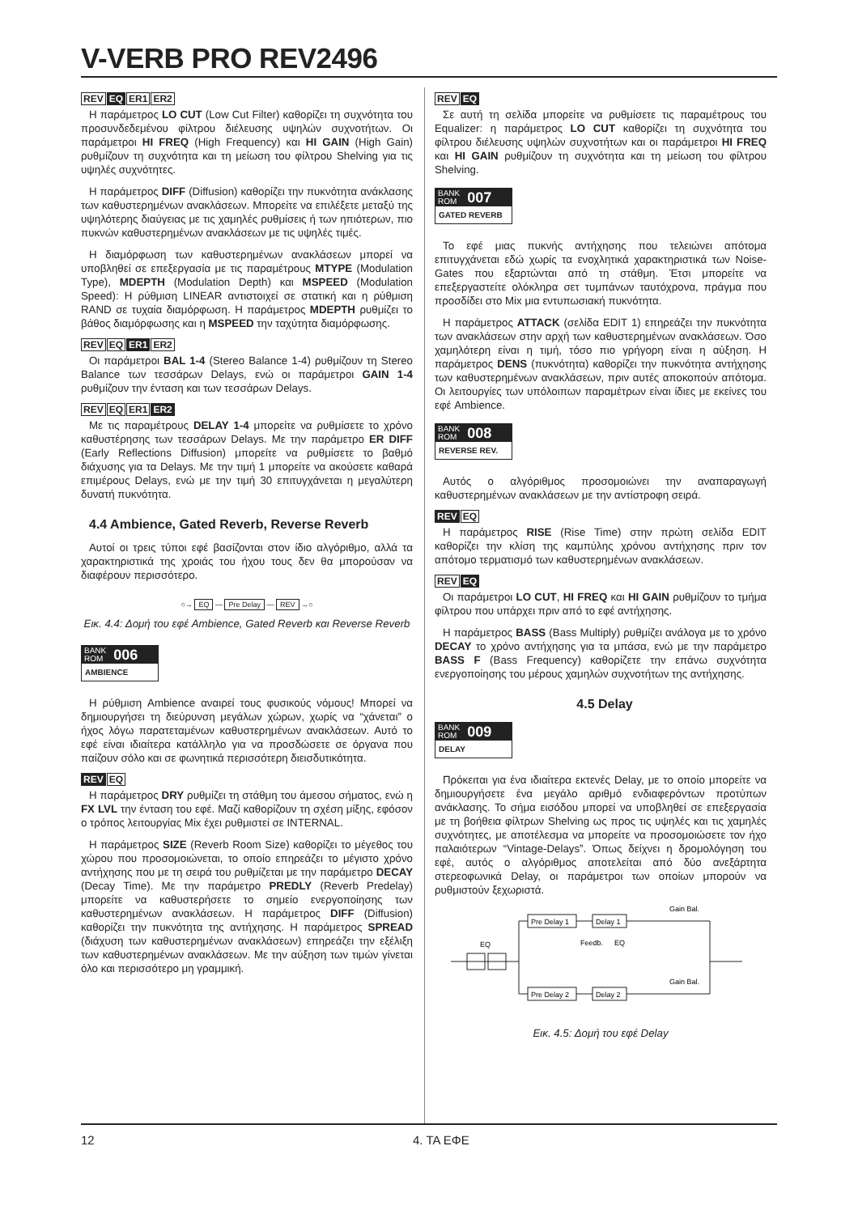V-VERB PRO REV2496
REV EQ ER1 ER2
Η παράμετρος LO CUT (Low Cut Filter) καθορίζει τη συχνότητα του προσυνδεδεμένου φίλτρου διέλευσης υψηλών συχνοτήτων. Οι παράμετροι HI FREQ (High Frequency) και HI GAIN (High Gain) ρυθμίζουν τη συχνότητα και τη μείωση του φίλτρου Shelving για τις υψηλές συχνότητες.
Η παράμετρος DIFF (Diffusion) καθορίζει την πυκνότητα ανάκλασης των καθυστερημένων ανακλάσεων. Μπορείτε να επιλέξετε μεταξύ της υψηλότερης διαύγειας με τις χαμηλές ρυθμίσεις ή των ηπιότερων, πιο πυκνών καθυστερημένων ανακλάσεων με τις υψηλές τιμές.
Η διαμόρφωση των καθυστερημένων ανακλάσεων μπορεί να υποβληθεί σε επεξεργασία με τις παραμέτρους MTYPE (Modulation Type), MDEPTH (Modulation Depth) και MSPEED (Modulation Speed): Η ρύθμιση LINEAR αντιστοιχεί σε στατική και η ρύθμιση RAND σε τυχαία διαμόρφωση. Η παράμετρος MDEPTH ρυθμίζει το βάθος διαμόρφωσης και η MSPEED την ταχύτητα διαμόρφωσης.
REV EQ ER1 ER2
Οι παράμετροι BAL 1-4 (Stereo Balance 1-4) ρυθμίζουν τη Stereo Balance των τεσσάρων Delays, ενώ οι παράμετροι GAIN 1-4 ρυθμίζουν την ένταση και των τεσσάρων Delays.
REV EQ ER1 ER2
Με τις παραμέτρους DELAY 1-4 μπορείτε να ρυθμίσετε το χρόνο καθυστέρησης των τεσσάρων Delays. Με την παράμετρο ER DIFF (Early Reflections Diffusion) μπορείτε να ρυθμίσετε το βαθμό διάχυσης για τα Delays. Με την τιμή 1 μπορείτε να ακούσετε καθαρά επιμέρους Delays, ενώ με την τιμή 30 επιτυγχάνεται η μεγαλύτερη δυνατή πυκνότητα.
4.4 Ambience, Gated Reverb, Reverse Reverb
Αυτοί οι τρεις τύποι εφέ βασίζονται στον ίδιο αλγόριθμο, αλλά τα χαρακτηριστικά της χροιάς του ήχου τους δεν θα μπορούσαν να διαφέρουν περισσότερο.
○→ EQ — Pre Delay — REV →○
Εικ. 4.4: Δομή του εφέ Ambience, Gated Reverb και Reverse Reverb
BANK
ROM
006
AMBIENCE
Η ρύθμιση Ambience αναιρεί τους φυσικούς νόμους! Μπορεί να δημιουργήσει τη διεύρυνση μεγάλων χώρων, χωρίς να “χάνεται” ο ήχος λόγω παρατεταμένων καθυστερημένων ανακλάσεων. Αυτό το εφέ είναι ιδιαίτερα κατάλληλο για να προσδώσετε σε όργανα που παίζουν σόλο και σε φωνητικά περισσότερη διεισδυτικότητα.
REV EQ
Η παράμετρος DRY ρυθμίζει τη στάθμη του άμεσου σήματος, ενώ η FX LVL την ένταση του εφέ. Μαζί καθορίζουν τη σχέση μίξης, εφόσον ο τρόπος λειτουργίας Mix έχει ρυθμιστεί σε INTERNAL.
Η παράμετρος SIZE (Reverb Room Size) καθορίζει το μέγεθος του χώρου που προσομοιώνεται, το οποίο επηρεάζει το μέγιστο χρόνο αντήχησης που με τη σειρά του ρυθμίζεται με την παράμετρο DECAY (Decay Time). Με την παράμετρο PREDLY (Reverb Predelay) μπορείτε να καθυστερήσετε το σημείο ενεργοποίησης των καθυστερημένων ανακλάσεων. Η παράμετρος DIFF (Diffusion) καθορίζει την πυκνότητα της αντήχησης. Η παράμετρος SPREAD (διάχυση των καθυστερημένων ανακλάσεων) επηρεάζει την εξέλιξη των καθυστερημένων ανακλάσεων. Με την αύξηση των τιμών γίνεται όλο και περισσότερο μη γραμμική.
REV EQ
Σε αυτή τη σελίδα μπορείτε να ρυθμίσετε τις παραμέτρους του Equalizer: η παράμετρος LO CUT καθορίζει τη συχνότητα του φίλτρου διέλευσης υψηλών συχνοτήτων και οι παράμετροι HI FREQ και HI GAIN ρυθμίζουν τη συχνότητα και τη μείωση του φίλτρου Shelving.
BANK
ROM
007
GATED REVERB
Το εφέ μιας πυκνής αντήχησης που τελειώνει απότομα επιτυγχάνεται εδώ χωρίς τα ενοχλητικά χαρακτηριστικά των Noise-Gates που εξαρτώνται από τη στάθμη. Έτσι μπορείτε να επεξεργαστείτε ολόκληρα σετ τυμπάνων ταυτόχρονα, πράγμα που προσδίδει στο Mix μια εντυπωσιακή πυκνότητα.
Η παράμετρος ATTACK (σελίδα EDIT 1) επηρεάζει την πυκνότητα των ανακλάσεων στην αρχή των καθυστερημένων ανακλάσεων. Όσο χαμηλότερη είναι η τιμή, τόσο πιο γρήγορη είναι η αύξηση. Η παράμετρος DENS (πυκνότητα) καθορίζει την πυκνότητα αντήχησης των καθυστερημένων ανακλάσεων, πριν αυτές αποκοπούν απότομα. Οι λειτουργίες των υπόλοιπων παραμέτρων είναι ίδιες με εκείνες του εφέ Ambience.
BANK
ROM
008
REVERSE REV.
Αυτός ο αλγόριθμος προσομοιώνει την αναπαραγωγή καθυστερημένων ανακλάσεων με την αντίστροφη σειρά.
REV EQ
Η παράμετρος RISE (Rise Time) στην πρώτη σελίδα EDIT καθορίζει την κλίση της καμπύλης χρόνου αντήχησης πριν τον απότομο τερματισμό των καθυστερημένων ανακλάσεων.
REV EQ
Οι παράμετροι LO CUT, HI FREQ και HI GAIN ρυθμίζουν το τμήμα φίλτρου που υπάρχει πριν από το εφέ αντήχησης.
Η παράμετρος BASS (Bass Multiply) ρυθμίζει ανάλογα με το χρόνο DECAY το χρόνο αντήχησης για τα μπάσα, ενώ με την παράμετρο BASS F (Bass Frequency) καθορίζετε την επάνω συχνότητα ενεργοποίησης του μέρους χαμηλών συχνοτήτων της αντήχησης.
4.5 Delay
BANK
ROM
009
DELAY
Πρόκειται για ένα ιδιαίτερα εκτενές Delay, με το οποίο μπορείτε να δημιουργήσετε ένα μεγάλο αριθμό ενδιαφερόντων προτύπων ανάκλασης. Το σήμα εισόδου μπορεί να υποβληθεί σε επεξεργασία με τη βοήθεια φίλτρων Shelving ως προς τις υψηλές και τις χαμηλές συχνότητες, με αποτέλεσμα να μπορείτε να προσομοιώσετε τον ήχο παλαιότερων “Vintage-Delays”. Όπως δείχνει η δρομολόγηση του εφέ, αυτός ο αλγόριθμος αποτελείται από δύο ανεξάρτητα στερεοφωνικά Delay, οι παράμετροι των οποίων μπορούν να ρυθμιστούν ξεχωριστά.
EQ
Pre Delay 1
Delay 1
Pre Delay 2
Delay 2
Feedb.
EQ
Gain Bal.
Gain Bal.
Εικ. 4.5: Δομή του εφέ Delay
12 4. ΤΑ ΕΦΕ